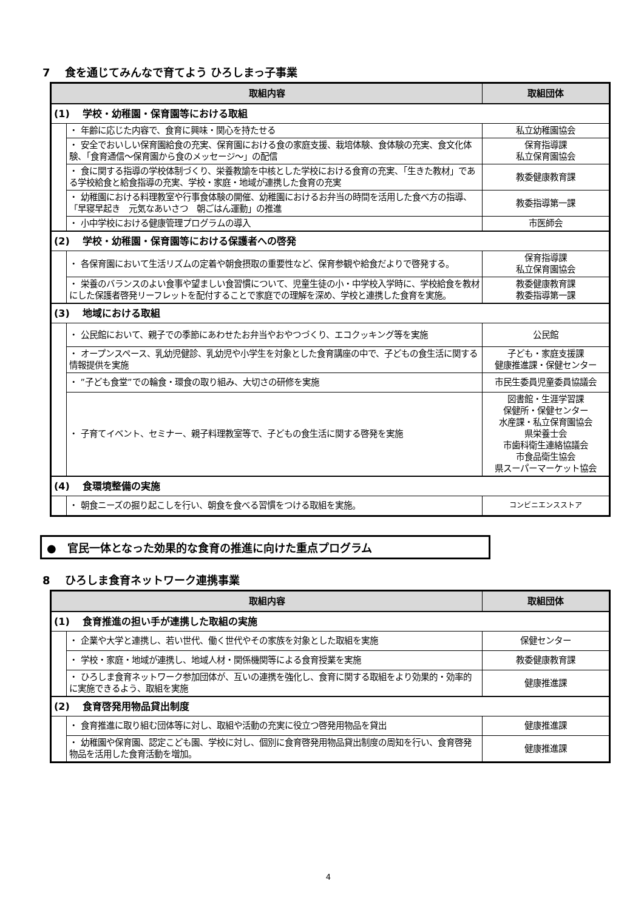7　 食を通じてみんなで育てよう ひろしまっ子事業
| 取組内容 | | 取組団体 |
| --- | --- | --- |
| (1) 学校・幼稚園・保育園等における取組 | | |
| | ・ 年齢に応じた内容で、食育に興味・関心を持たせる | 私立幼稚園協会 |
| | ・ 安全でおいしい保育園給食の充実、保育園における食の家庭支援、栽培体験、食体験の充実、食文化体験、「食育通信～保育園から食のメッセージ～」の配信 | 保育指導課 私立保育園協会 |
| | ・ 食に関する指導の学校体制づくり、栄養教諭を中核とした学校における食育の充実、「生きた教材」である学校給食と給食指導の充実、学校・家庭・地域が連携した食育の充実 | 教委健康教育課 |
| | ・ 幼稚園における料理教室や行事食体験の開催、幼稚園におけるお弁当の時間を活用した食べ方の指導、「早寝早起き 元気なあいさつ 朝ごはん運動」の推進 | 教委指導第一課 |
| | ・ 小中学校における健康管理プログラムの導入 | 市医師会 |
| (2) 学校・幼稚園・保育園等における保護者への啓発 | | |
| | ・ 各保育園において生活リズムの定着や朝食摂取の重要性など、保育参観や給食だよりで啓発する。 | 保育指導課 私立保育園協会 |
| | ・ 栄養のバランスのよい食事や望ましい食習慣について、児童生徒の小・中学校入学時に、学校給食を教材にした保護者啓発リーフレットを配付することで家庭での理解を深め、学校と連携した食育を実施。 | 教委健康教育課 教委指導第一課 |
| (3) 地域における取組 | | |
| | ・ 公民館において、親子での季節にあわせたお弁当やおやつづくり、エコクッキング等を実施 | 公民館 |
| | ・ オープンスペース、乳幼児健診、乳幼児や小学生を対象とした食育講座の中で、子どもの食生活に関する情報提供を実施 | 子ども・家庭支援課 健康推進課・保健センター |
| | ・ ”子ども食堂”での輪食・環食の取り組み、大切さの研修を実施 | 市民生委員児童委員協議会 |
| | ・ 子育てイベント、セミナー、親子料理教室等で、子どもの食生活に関する啓発を実施 | 図書館・生涯学習課 保健所・保健センター 水産課・私立保育園協会 県栄養士会 市歯科衛生連絡協議会 市食品衛生協会 県スーパーマーケット協会 |
| (4) 食環境整備の実施 | | |
| | ・ 朝食ニーズの掘り起こしを行い、朝食を食べる習慣をつける取組を実施。 | コンビニエンスストア |
●　官民一体となった効果的な食育の推進に向けた重点プログラム
8　 ひろしま食育ネットワーク連携事業
| 取組内容 | | 取組団体 |
| --- | --- | --- |
| (1) 食育推進の担い手が連携した取組の実施 | | |
| | ・ 企業や大学と連携し、若い世代、働く世代やその家族を対象とした取組を実施 | 保健センター |
| | ・ 学校・家庭・地域が連携し、地域人材・関係機関等による食育授業を実施 | 教委健康教育課 |
| | ・ ひろしま食育ネットワーク参加団体が、互いの連携を強化し、食育に関する取組をより効果的・効率的に実施できるよう、取組を実施 | 健康推進課 |
| (2) 食育啓発用物品貸出制度 | | |
| | ・ 食育推進に取り組む団体等に対し、取組や活動の充実に役立つ啓発用物品を貸出 | 健康推進課 |
| | ・ 幼稚園や保育園、認定こども園、学校に対し、個別に食育啓発用物品貸出制度の周知を行い、食育啓発物品を活用した食育活動を増加。 | 健康推進課 |
4